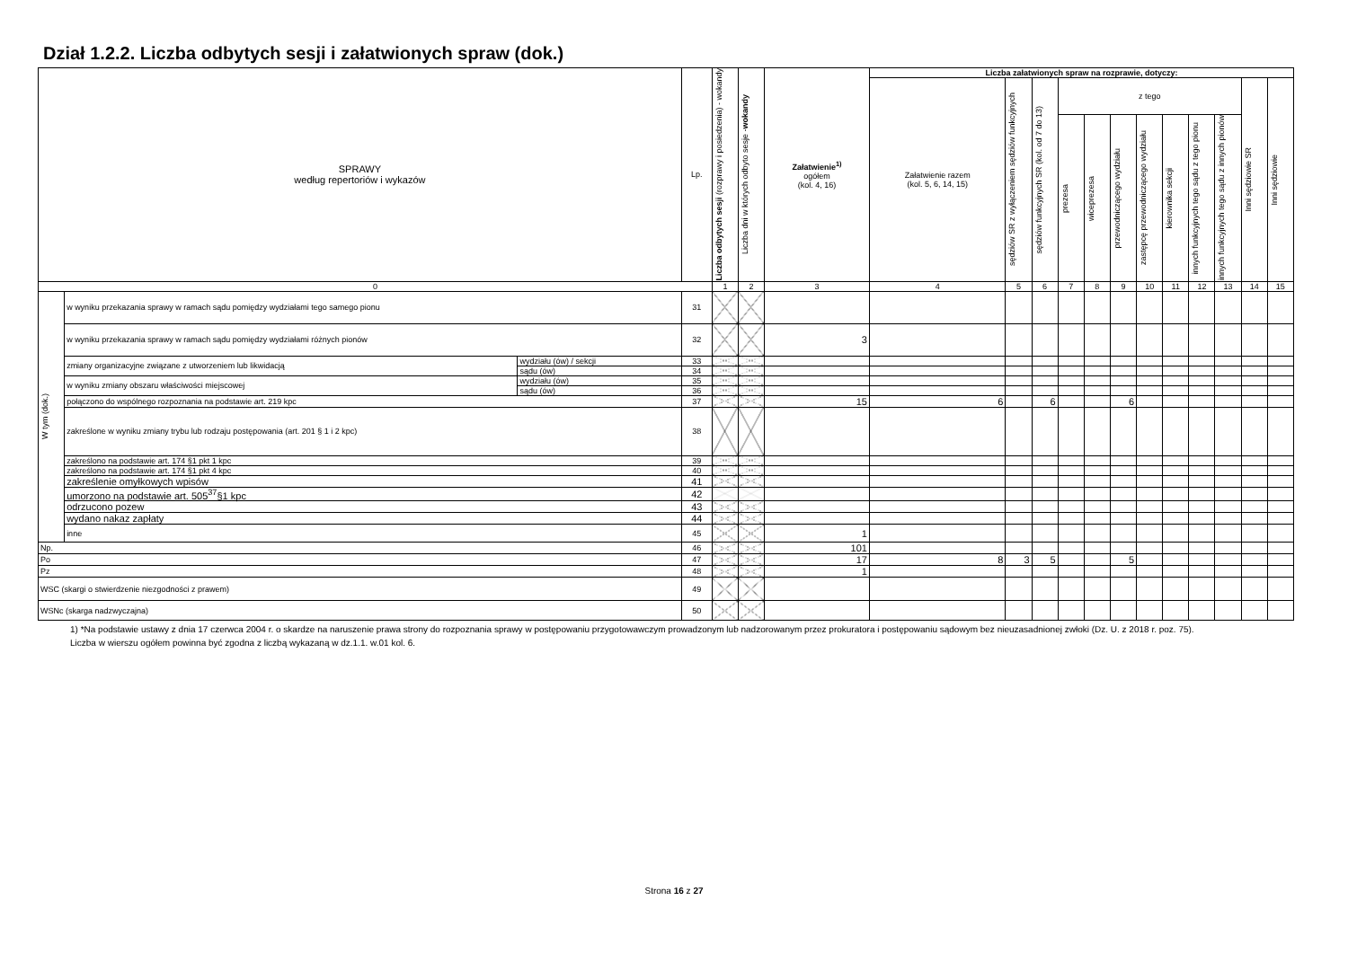Dział 1.2.2. Liczba odbytych sesji i załatwionych spraw (dok.)
| SPRAWY według repertoriów i wykazów | | | Lp. | Liczba odbytych sesji (rozprawy i posiedzenia) - wokandy | Liczba dni w których odbyto sesje - wokandy | Załatwienie<sup>1)</sup> ogółem (kol. 4, 16) | Liczba załatwionych spraw na rozprawie, dotyczy: | | | | | | | | | | | |
| --- | --- | --- | --- | --- | --- | --- | --- | --- | --- | --- | --- | --- | --- | --- | --- | --- | --- | --- |
| | | | | | | | Załatwienie razem (kol. 5, 6, 14, 15) | sędziów SR z wyłączeniem sędziów funkcyjnych | sędziów funkcyjnych SR (kol. od 7 do 13) | z tego | | | | | | | Inni sędziowie SR | Inni sędziowie |
| | | | | | | | | | | prezesa | wiceprezesa | przewodniczącego wydziału | zastępcę przewodniczącego wydziału | kierownika sekcji | innych funkcyjnych tego sądu z tego pionu | innych funkcyjnych tego sądu z innych pionów | | |
| 0 | | | | 1 | 2 | 3 | 4 | 5 | 6 | 7 | 8 | 9 | 10 | 11 | 12 | 13 | 14 | 15 |
| W tym (dok.) | w wyniku przekazania sprawy w ramach sądu pomiędzy wydziałami tego samego pionu | | 31 | | | | | | | | | | | | | | | |
| | w wyniku przekazania sprawy w ramach sądu pomiędzy wydziałami różnych pionów | | 32 | | | 3 | | | | | | | | | | | | |
| | zmiany organizacyjne związane z utworzeniem lub likwidacją | wydziału (ów) / sekcji | 33 | | | | | | | | | | | | | | | |
| | | sądu (ów) | 34 | | | | | | | | | | | | | | | |
| | w wyniku zmiany obszaru właściwości miejscowej | wydziału (ów) | 35 | | | | | | | | | | | | | | | |
| | | sądu (ów) | 36 | | | | | | | | | | | | | | | |
| | połączono do wspólnego rozpoznania na podstawie art. 219 kpc | | 37 | | | 15 | 6 | | 6 | | | 6 | | | | | | |
| | zakreślone w wyniku zmiany trybu lub rodzaju postępowania (art. 201 § 1 i 2 kpc) | | 38 | | | | | | | | | | | | | | | |
| | zakreślono na podstawie art. 174 §1 pkt 1 kpc | | 39 | | | | | | | | | | | | | | | |
| | zakreślono na podstawie art. 174 §1 pkt 4 kpc | | 40 | | | | | | | | | | | | | | | |
| | zakreślenie omyłkowych wpisów | | 41 | | | | | | | | | | | | | | | |
| | umorzono na podstawie art. 505<sup>37</sup>§1 kpc | | 42 | | | | | | | | | | | | | | | |
| | odrzucono pozew | | 43 | | | | | | | | | | | | | | | |
| | wydano nakaz zapłaty | | 44 | | | | | | | | | | | | | | | |
| | inne | | 45 | | | 1 | | | | | | | | | | | | |
| Np. | | | 46 | | | 101 | | | | | | | | | | | | |
| Po | | | 47 | | | 17 | 8 | 3 | 5 | | | 5 | | | | | | |
| Pz | | | 48 | | | 1 | | | | | | | | | | | | |
| WSC (skargi o stwierdzenie niezgodności z prawem) | | | 49 | | | | | | | | | | | | | | | |
| WSNc (skarga nadzwyczajna) | | | 50 | | | | | | | | | | | | | | | |
1) *Na podstawie ustawy z dnia 17 czerwca 2004 r. o skardze na naruszenie prawa strony do rozpoznania sprawy w postępowaniu przygotowawczym prowadzonym lub nadzorowanym przez prokuratora i postępowaniu sądowym bez nieuzasadnionej zwłoki (Dz. U. z 2018 r. poz. 75).
Liczba w wierszu ogółem powinna być zgodna z liczbą wykazaną w dz.1.1. w.01 kol. 6.
Strona 16 z 27